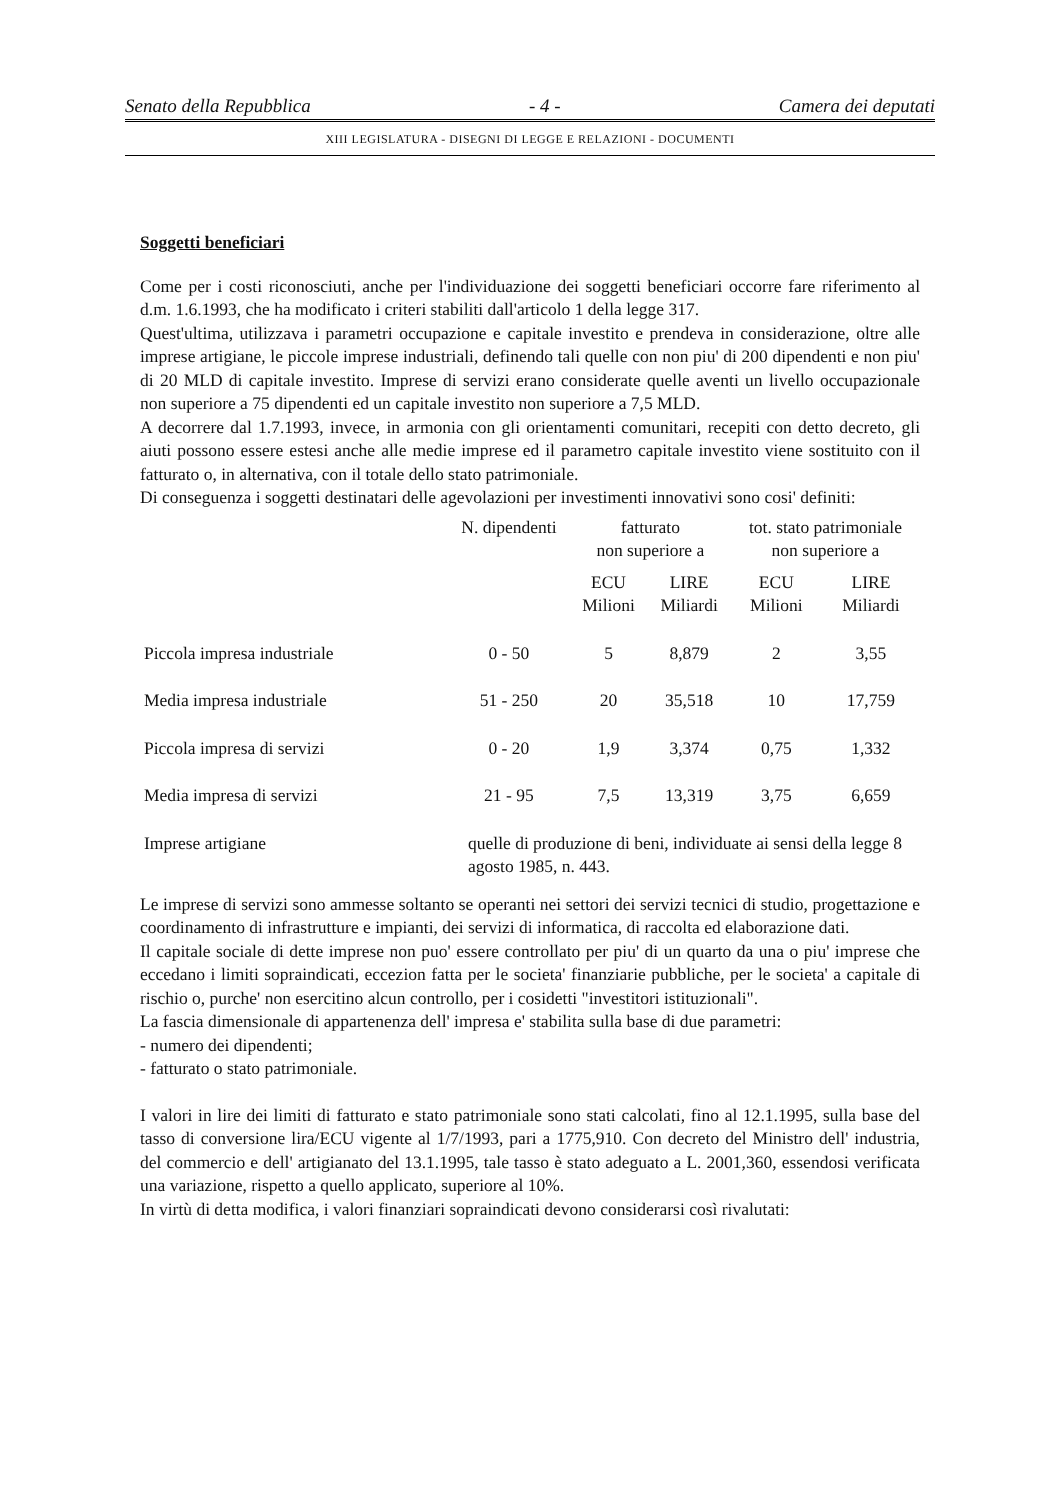Senato della Repubblica - 4 - Camera dei deputati
XIII LEGISLATURA - DISEGNI DI LEGGE E RELAZIONI - DOCUMENTI
Soggetti beneficiari
Come per i costi riconosciuti, anche per l'individuazione dei soggetti beneficiari occorre fare riferimento al d.m. 1.6.1993, che ha modificato i criteri stabiliti dall'articolo 1 della legge 317.
Quest'ultima, utilizzava i parametri occupazione e capitale investito e prendeva in considerazione, oltre alle imprese artigiane, le piccole imprese industriali, definendo tali quelle con non piu' di 200 dipendenti e non piu' di 20 MLD di capitale investito. Imprese di servizi erano considerate quelle aventi un livello occupazionale non superiore a 75 dipendenti ed un capitale investito non superiore a 7,5 MLD.
A decorrere dal 1.7.1993, invece, in armonia con gli orientamenti comunitari, recepiti con detto decreto, gli aiuti possono essere estesi anche alle medie imprese ed il parametro capitale investito viene sostituito con il fatturato o, in alternativa, con il totale dello stato patrimoniale.
Di conseguenza i soggetti destinatari delle agevolazioni per investimenti innovativi sono cosi' definiti:
| | N. dipendenti | fatturato non superiore a | | tot. stato patrimoniale non superiore a | |
| --- | --- | --- | --- | --- | --- |
| | | ECU Milioni | LIRE Miliardi | ECU Milioni | LIRE Miliardi |
| Piccola impresa industriale | 0 - 50 | 5 | 8,879 | 2 | 3,55 |
| Media impresa industriale | 51 - 250 | 20 | 35,518 | 10 | 17,759 |
| Piccola impresa di servizi | 0 - 20 | 1,9 | 3,374 | 0,75 | 1,332 |
| Media impresa di servizi | 21 - 95 | 7,5 | 13,319 | 3,75 | 6,659 |
| Imprese artigiane | quelle di produzione di beni, individuate ai sensi della legge 8 agosto 1985, n. 443. | | | | |
Le imprese di servizi sono ammesse soltanto se operanti nei settori dei servizi tecnici di studio, progettazione e coordinamento di infrastrutture e impianti, dei servizi di informatica, di raccolta ed elaborazione dati.
Il capitale sociale di dette imprese non puo' essere controllato per piu' di un quarto da una o piu' imprese che eccedano i limiti sopraindicati, eccezion fatta per le societa' finanziarie pubbliche, per le societa' a capitale di rischio o, purche' non esercitino alcun controllo, per i cosidetti "investitori istituzionali".
La fascia dimensionale di appartenenza dell' impresa e' stabilita sulla base di due parametri:
- numero dei dipendenti;
- fatturato o stato patrimoniale.
I valori in lire dei limiti di fatturato e stato patrimoniale sono stati calcolati, fino al 12.1.1995, sulla base del tasso di conversione lira/ECU vigente al 1/7/1993, pari a 1775,910. Con decreto del Ministro dell' industria, del commercio e dell' artigianato del 13.1.1995, tale tasso è stato adeguato a L. 2001,360, essendosi verificata una variazione, rispetto a quello applicato, superiore al 10%.
In virtù di detta modifica, i valori finanziari sopraindicati devono considerarsi così rivalutati: